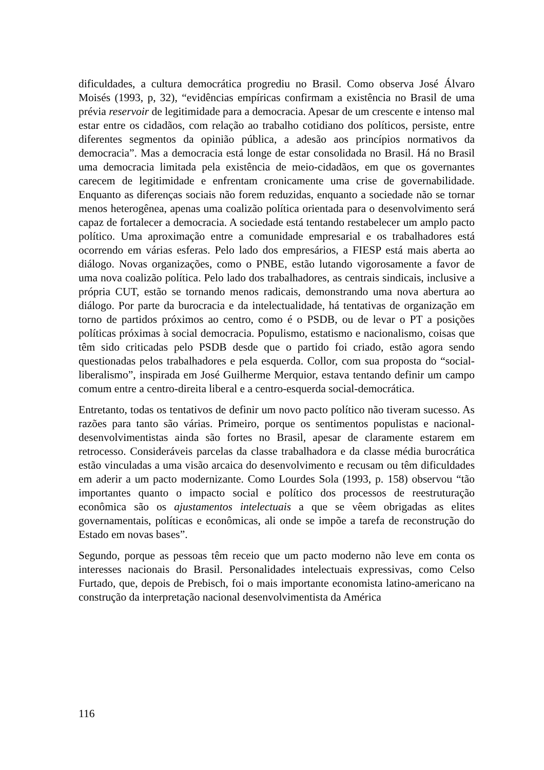dificuldades, a cultura democrática progrediu no Brasil. Como observa José Álvaro Moisés (1993, p, 32), “evidências empíricas confirmam a existência no Brasil de uma prévia reservoir de legitimidade para a democracia. Apesar de um crescente e intenso mal estar entre os cidadãos, com relação ao trabalho cotidiano dos políticos, persiste, entre diferentes segmentos da opinião pública, a adesão aos princípios normativos da democracia”. Mas a democracia está longe de estar consolidada no Brasil. Há no Brasil uma democracia limitada pela existência de meio-cidadãos, em que os governantes carecem de legitimidade e enfrentam cronicamente uma crise de governabilidade. Enquanto as diferenças sociais não forem reduzidas, enquanto a sociedade não se tornar menos heterogênea, apenas uma coalizão política orientada para o desenvolvimento será capaz de fortalecer a democracia. A sociedade está tentando restabelecer um amplo pacto político. Uma aproximação entre a comunidade empresarial e os trabalhadores está ocorrendo em várias esferas. Pelo lado dos empresários, a FIESP está mais aberta ao diálogo. Novas organizações, como o PNBE, estão lutando vigorosamente a favor de uma nova coalizão política. Pelo lado dos trabalhadores, as centrais sindicais, inclusive a própria CUT, estão se tornando menos radicais, demonstrando uma nova abertura ao diálogo. Por parte da burocracia e da intelectualidade, há tentativas de organização em torno de partidos próximos ao centro, como é o PSDB, ou de levar o PT a posições políticas próximas à social democracia. Populismo, estatismo e nacionalismo, coisas que têm sido criticadas pelo PSDB desde que o partido foi criado, estão agora sendo questionadas pelos trabalhadores e pela esquerda. Collor, com sua proposta do “social-liberalismo”, inspirada em José Guilherme Merquior, estava tentando definir um campo comum entre a centro-direita liberal e a centro-esquerda social-democrática.
Entretanto, todas os tentativos de definir um novo pacto político não tiveram sucesso. As razões para tanto são várias. Primeiro, porque os sentimentos populistas e nacional-desenvolvimentistas ainda são fortes no Brasil, apesar de claramente estarem em retrocesso. Consideráveis parcelas da classe trabalhadora e da classe média burocrática estão vinculadas a uma visão arcaica do desenvolvimento e recusam ou têm dificuldades em aderir a um pacto modernizante. Como Lourdes Sola (1993, p. 158) observou “tão importantes quanto o impacto social e político dos processos de reestruturação econômica são os ajustamentos intelectuais a que se vêem obrigadas as elites governamentais, políticas e econômicas, ali onde se impõe a tarefa de reconstrução do Estado em novas bases”.
Segundo, porque as pessoas têm receio que um pacto moderno não leve em conta os interesses nacionais do Brasil. Personalidades intelectuais expressivas, como Celso Furtado, que, depois de Prebisch, foi o mais importante economista latino-americano na construção da interpretação nacional desenvolvimentista da América
116